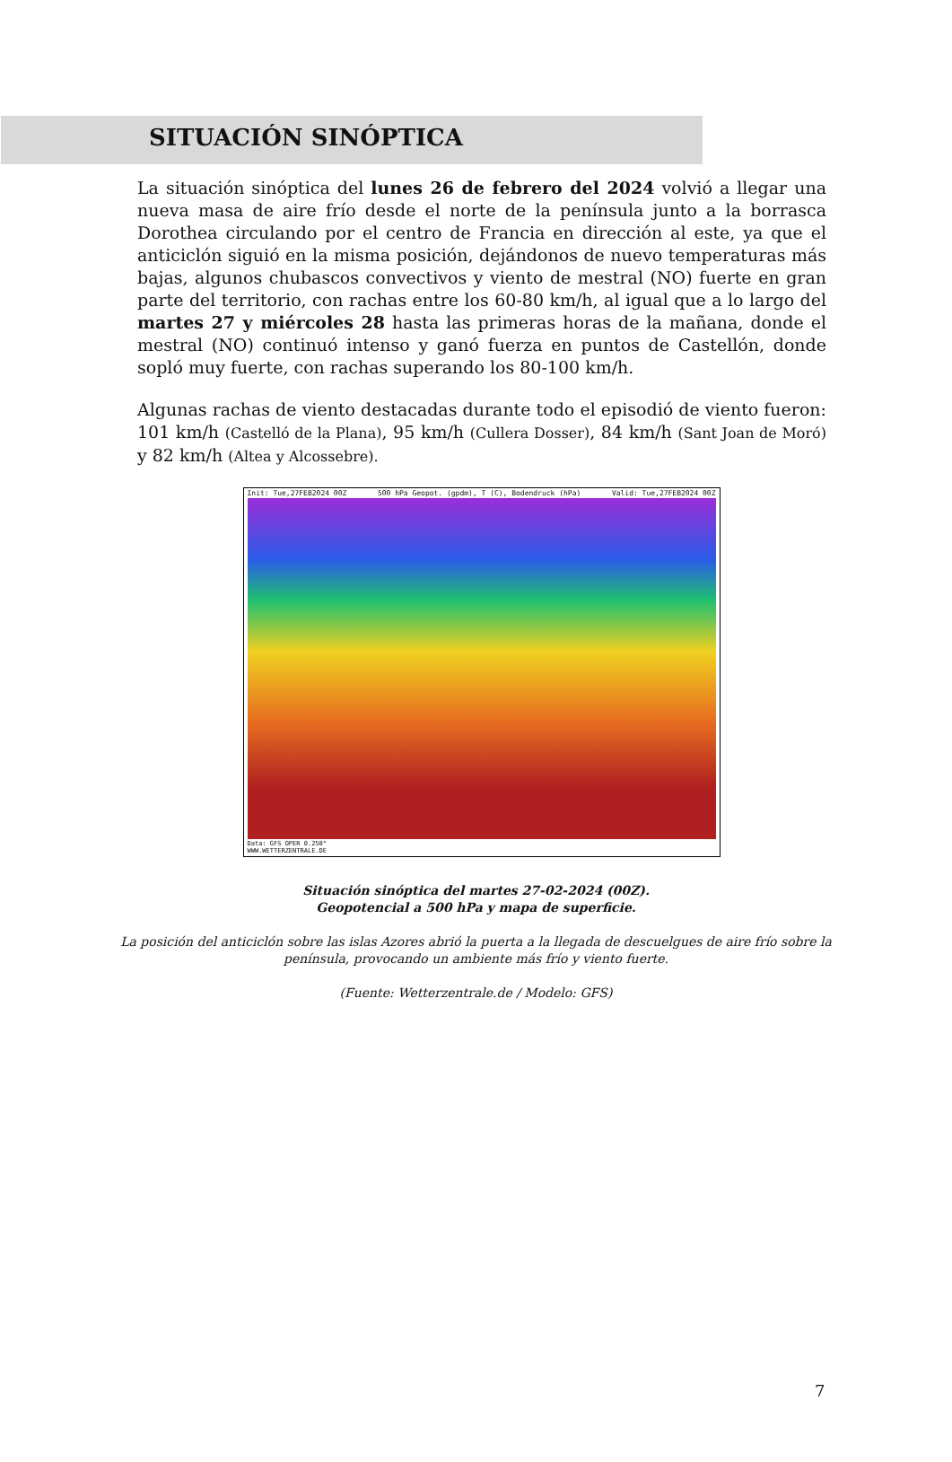SITUACIÓN SINÓPTICA
La situación sinóptica del lunes 26 de febrero del 2024 volvió a llegar una nueva masa de aire frío desde el norte de la península junto a la borrasca Dorothea circulando por el centro de Francia en dirección al este, ya que el anticiclón siguió en la misma posición, dejándonos de nuevo temperaturas más bajas, algunos chubascos convectivos y viento de mestral (NO) fuerte en gran parte del territorio, con rachas entre los 60-80 km/h, al igual que a lo largo del martes 27 y miércoles 28 hasta las primeras horas de la mañana, donde el mestral (NO) continuó intenso y ganó fuerza en puntos de Castellón, donde sopló muy fuerte, con rachas superando los 80-100 km/h.
Algunas rachas de viento destacadas durante todo el episodió de viento fueron: 101 km/h (Castelló de la Plana), 95 km/h (Cullera Dosser), 84 km/h (Sant Joan de Moró) y 82 km/h (Altea y Alcossebre).
Init: Tue,27FEB2024 00Z 500 hPa Geopot. (gpdm), T (C), Bodendruck (hPa) Valid: Tue,27FEB2024 00Z
Data: GFS OPER 0.250°
WWW.WETTERZENTRALE.DE
Situación sinóptica del martes 27-02-2024 (00Z).
Geopotencial a 500 hPa y mapa de superficie.
La posición del anticiclón sobre las islas Azores abrió la puerta a la llegada de descuelgues de aire frío sobre la
península, provocando un ambiente más frío y viento fuerte.
(Fuente: Wetterzentrale.de / Modelo: GFS)
7